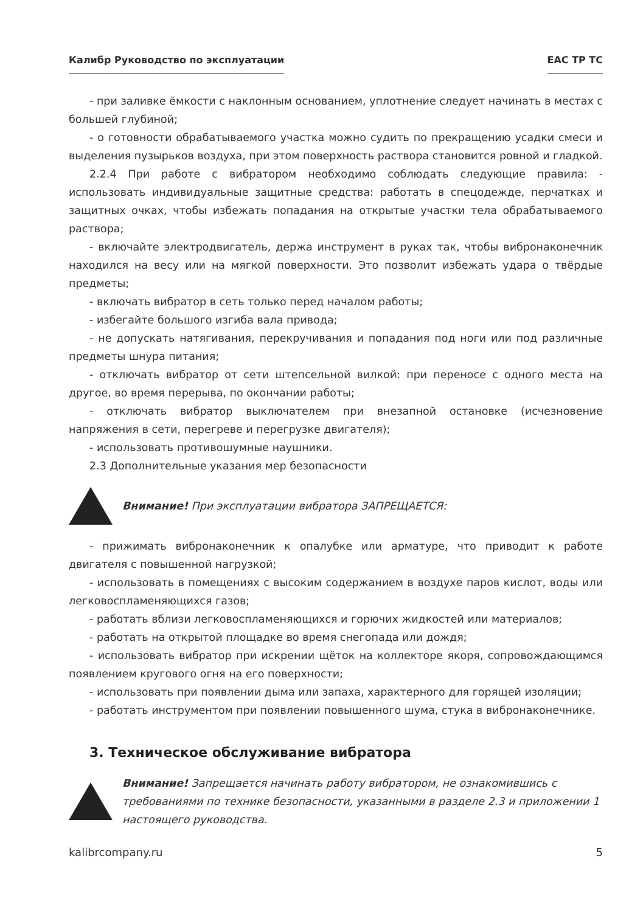Калибр Руководство по эксплуатации EAC TP TC
- при заливке ёмкости с наклонным основанием, уплотнение следует начинать в местах с большей глубиной;
- о готовности обрабатываемого участка можно судить по прекращению усадки смеси и выделения пузырьков воздуха, при этом поверхность раствора становится ровной и гладкой.
2.2.4 При работе с вибратором необходимо соблюдать следующие правила: - использовать индивидуальные защитные средства: работать в спецодежде, перчатках и защитных очках, чтобы избежать попадания на открытые участки тела обрабатываемого раствора;
- включайте электродвигатель, держа инструмент в руках так, чтобы вибронаконечник находился на весу или на мягкой поверхности. Это позволит избежать удара о твёрдые предметы;
- включать вибратор в сеть только перед началом работы;
- избегайте большого изгиба вала привода;
- не допускать натягивания, перекручивания и попадания под ноги или под различные предметы шнура питания;
- отключать вибратор от сети штепсельной вилкой: при переносе с одного места на другое, во время перерыва, по окончании работы;
- отключать вибратор выключателем при внезапной остановке (исчезновение напряжения в сети, перегреве и перегрузке двигателя);
- использовать противошумные наушники.
2.3 Дополнительные указания мер безопасности
Внимание! При эксплуатации вибратора ЗАПРЕЩАЕТСЯ:
- прижимать вибронаконечник к опалубке или арматуре, что приводит к работе двигателя с повышенной нагрузкой;
- использовать в помещениях с высоким содержанием в воздухе паров кислот, воды или легковоспламеняющихся газов;
- работать вблизи легковоспламеняющихся и горючих жидкостей или материалов;
- работать на открытой площадке во время снегопада или дождя;
- использовать вибратор при искрении щёток на коллекторе якоря, сопровождающимся появлением кругового огня на его поверхности;
- использовать при появлении дыма или запаха, характерного для горящей изоляции;
- работать инструментом при появлении повышенного шума, стука в вибронаконечнике.
3. Техническое обслуживание вибратора
Внимание! Запрещается начинать работу вибратором, не ознакомившись с требованиями по технике безопасности, указанными в разделе 2.3 и приложении 1 настоящего руководства.
kalibrcompany.ru 5